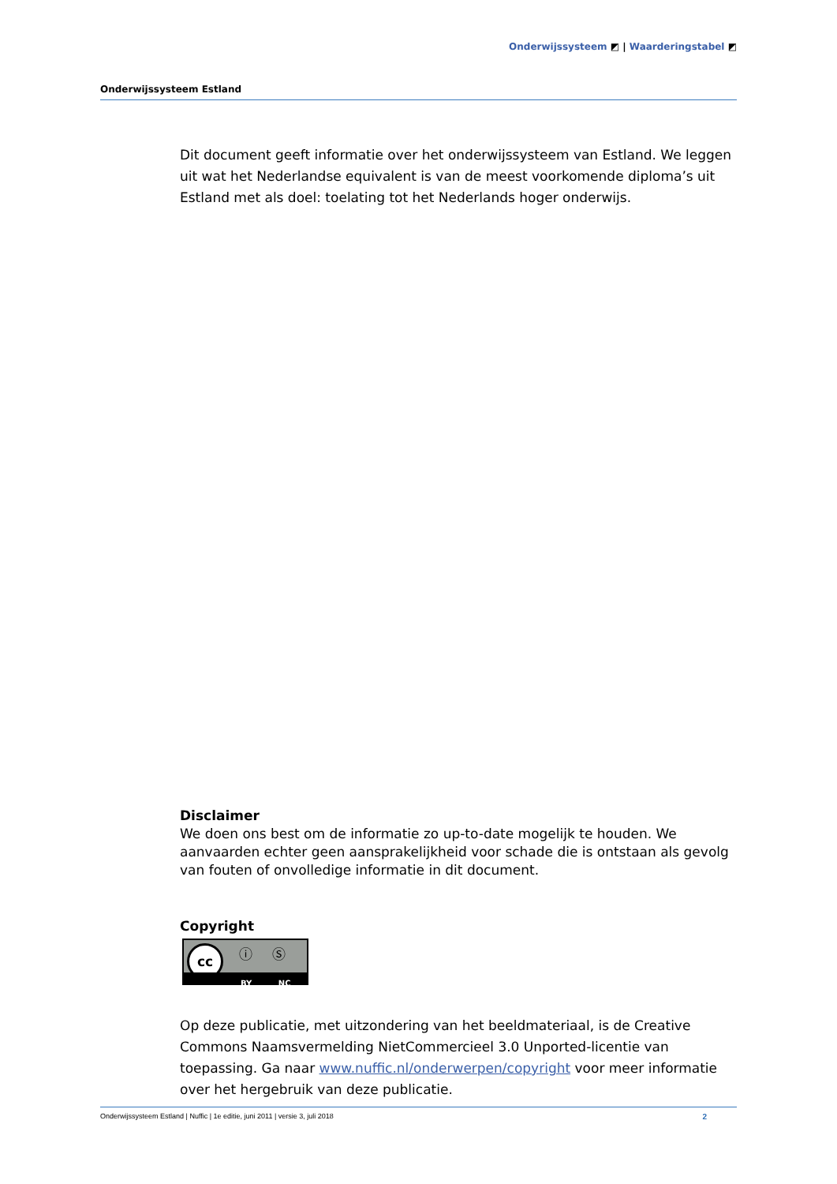Onderwijssysteem ◩ | Waarderingstabel ◩
Onderwijssysteem Estland
Dit document geeft informatie over het onderwijssysteem van Estland. We leggen uit wat het Nederlandse equivalent is van de meest voorkomende diploma’s uit Estland met als doel: toelating tot het Nederlands hoger onderwijs.
Disclaimer
We doen ons best om de informatie zo up-to-date mogelijk te houden. We aanvaarden echter geen aansprakelijkheid voor schade die is ontstaan als gevolg van fouten of onvolledige informatie in dit document.
Copyright
cc ⓘ Ⓢ
BY NC
Op deze publicatie, met uitzondering van het beeldmateriaal, is de Creative Commons Naamsvermelding NietCommercieel 3.0 Unported-licentie van toepassing. Ga naar www.nuffic.nl/onderwerpen/copyright voor meer informatie over het hergebruik van deze publicatie.
Onderwijssysteem Estland | Nuffic | 1e editie, juni 2011 | versie 3, juli 2018 2